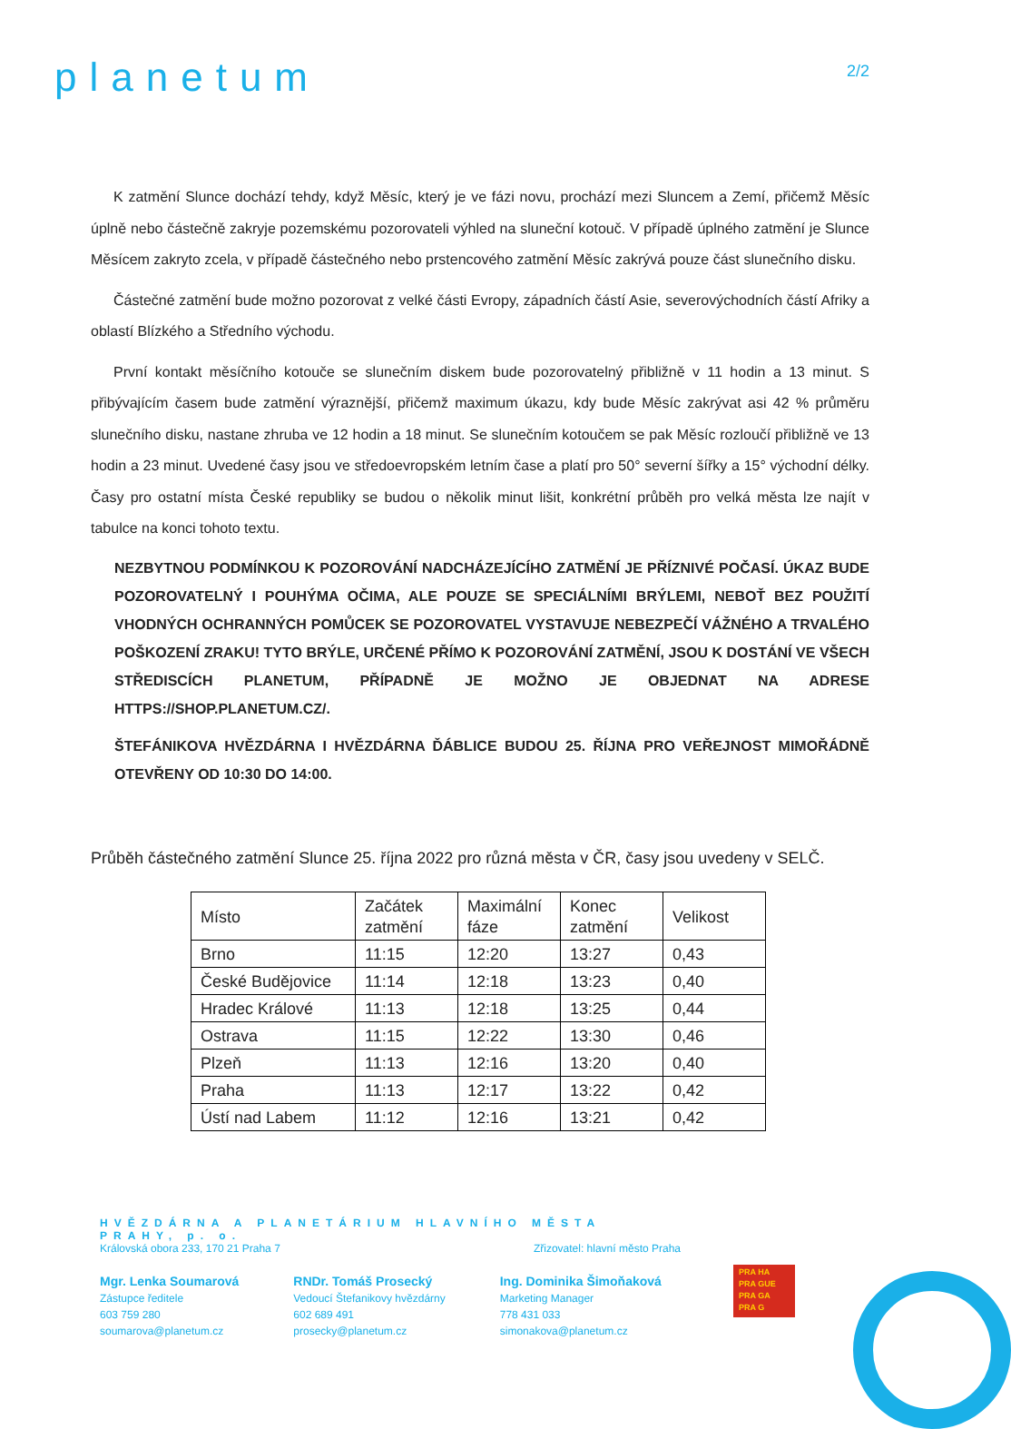planetum
2/2
K zatmění Slunce dochází tehdy, když Měsíc, který je ve fázi novu, prochází mezi Sluncem a Zemí, přičemž Měsíc úplně nebo částečně zakryje pozemskému pozorovateli výhled na sluneční kotouč. V případě úplného zatmění je Slunce Měsícem zakryto zcela, v případě částečného nebo prstencového zatmění Měsíc zakrývá pouze část slunečního disku.
Částečné zatmění bude možno pozorovat z velké části Evropy, západních částí Asie, severovýchodních částí Afriky a oblastí Blízkého a Středního východu.
První kontakt měsíčního kotouče se slunečním diskem bude pozorovatelný přibližně v 11 hodin a 13 minut. S přibývajícím časem bude zatmění výraznější, přičemž maximum úkazu, kdy bude Měsíc zakrývat asi 42 % průměru slunečního disku, nastane zhruba ve 12 hodin a 18 minut. Se slunečním kotoučem se pak Měsíc rozloučí přibližně ve 13 hodin a 23 minut. Uvedené časy jsou ve středoevropském letním čase a platí pro 50° severní šířky a 15° východní délky. Časy pro ostatní místa České republiky se budou o několik minut lišit, konkrétní průběh pro velká města lze najít v tabulce na konci tohoto textu.
NEZBYTNOU PODMÍNKOU K POZOROVÁNÍ NADCHÁZEJÍCÍHO ZATMĚNÍ JE PŘÍZNIVÉ POČASÍ. ÚKAZ BUDE POZOROVATELNÝ I POUHÝMA OČIMA, ALE POUZE SE SPECIÁLNÍMI BRÝLEMI, NEBOŤ BEZ POUŽITÍ VHODNÝCH OCHRANNÝCH POMŮCEK SE POZOROVATEL VYSTAVUJE NEBEZPEČÍ VÁŽNÉHO A TRVALÉHO POŠKOZENÍ ZRAKU! TYTO BRÝLE, URČENÉ PŘÍMO K POZOROVÁNÍ ZATMĚNÍ, JSOU K DOSTÁNÍ VE VŠECH STŘEDISCÍCH PLANETUM, PŘÍPADNĚ JE MOŽNO JE OBJEDNAT NA ADRESE HTTPS://SHOP.PLANETUM.CZ/.
ŠTEFÁNIKOVA HVĚZDÁRNA I HVĚZDÁRNA ĎÁBLICE BUDOU 25. ŘÍJNA PRO VEŘEJNOST MIMOŘÁDNĚ OTEVŘENY OD 10:30 DO 14:00.
Průběh částečného zatmění Slunce 25. října 2022 pro různá města v ČR, časy jsou uvedeny v SELČ.
| Místo | Začátek zatmění | Maximální fáze | Konec zatmění | Velikost |
| Brno | 11:15 | 12:20 | 13:27 | 0,43 |
| České Budějovice | 11:14 | 12:18 | 13:23 | 0,40 |
| Hradec Králové | 11:13 | 12:18 | 13:25 | 0,44 |
| Ostrava | 11:15 | 12:22 | 13:30 | 0,46 |
| Plzeň | 11:13 | 12:16 | 13:20 | 0,40 |
| Praha | 11:13 | 12:17 | 13:22 | 0,42 |
| Ústí nad Labem | 11:12 | 12:16 | 13:21 | 0,42 |
HVĚZDÁRNA A PLANETÁRIUM HLAVNÍHO MĚSTA PRAHY, p. o.
Královská obora 233, 170 21 Praha 7 Zřizovatel: hlavní město Praha
Mgr. Lenka Soumarová
Zástupce ředitele
603 759 280
soumarova@planetum.cz
RNDr. Tomáš Prosecký
Vedoucí Štefanikovy hvězdárny
602 689 491
prosecky@planetum.cz
Ing. Dominika Šimoňaková
Marketing Manager
778 431 033
simonakova@planetum.cz
PRA HA
PRA GUE
PRA GA
PRA G